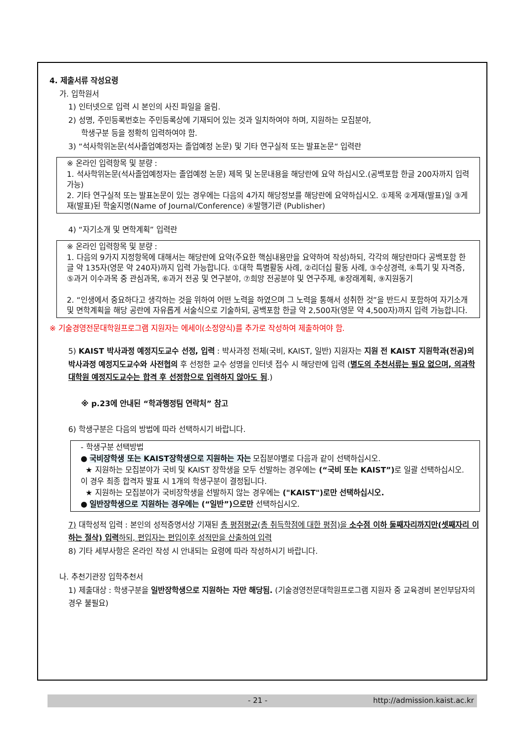4. 제출서류 작성요령
가. 입학원서
1) 인터넷으로 입력 시 본인의 사진 파일을 올림.
2) 성명, 주민등록번호는 주민등록상에 기재되어 있는 것과 일치하여야 하며, 지원하는 모집분야,
학생구분 등을 정확히 입력하여야 함.
3) “석사학위논문(석사졸업예정자는 졸업예정 논문) 및 기타 연구실적 또는 발표논문“ 입력란
※ 온라인 입력항목 및 분량 :
1. 석사학위논문(석사졸업예정자는 졸업예정 논문) 제목 및 논문내용을 해당란에 요약 하십시오.(공백포함 한글 200자까지 입력가능)
2. 기타 연구실적 또는 발표논문이 있는 경우에는 다음의 4가지 해당정보를 해당란에 요약하십시오. ①제목 ②게재(발표)일 ③게재(발표)된 학술지명(Name of Journal/Conference) ④발행기관 (Publisher)
4) “자기소개 및 면학계획” 입력란
※ 온라인 입력항목 및 분량 :
1. 다음의 9가지 지정항목에 대해서는 해당란에 요약(주요한 핵심내용만을 요약하여 작성)하되, 각각의 해당란마다 공백포함 한글 약 135자(영문 약 240자)까지 입력 가능합니다. ①대학 특별활동 사례, ②리더십 활동 사례, ③수상경력, ④특기 및 자격증, ⑤과거 이수과목 중 관심과목, ⑥과거 전공 및 연구분야, ⑦희망 전공분야 및 연구주제, ⑧장래계획, ⑨지원동기
2. “인생에서 중요하다고 생각하는 것을 위하여 어떤 노력을 하였으며 그 노력을 통해서 성취한 것”을 반드시 포함하여 자기소개 및 면학계획을 해당 공란에 자유롭게 서술식으로 기술하되, 공백포함 한글 약 2,500자(영문 약 4,500자)까지 입력 가능합니다.
※ 기술경영전문대학원프로그램 지원자는 에세이(소정양식)를 추가로 작성하여 제출하여야 함.
5) KAIST 박사과정 예정지도교수 선정, 입력 : 박사과정 전체(국비, KAIST, 일반) 지원자는 지원 전 KAIST 지원학과(전공)의 박사과정 예정지도교수와 사전협의 후 선정한 교수 성명을 인터넷 접수 시 해당란에 입력 (별도의 추천서류는 필요 없으며, 의과학대학원 예정지도교수는 합격 후 선정함으로 입력하지 않아도 됨.)
※ p.23에 안내된 “학과행정팀 연락처” 참고
6) 학생구분은 다음의 방법에 따라 선택하시기 바랍니다.
- 학생구분 선택방법
● 국비장학생 또는 KAIST장학생으로 지원하는 자는 모집분야별로 다음과 같이 선택하십시오.
★ 지원하는 모집분야가 국비 및 KAIST 장학생을 모두 선발하는 경우에는 (“국비 또는 KAIST”) 로 일괄 선택하십시오. 이 경우 최종 합격자 발표 시 1개의 학생구분이 결정됩니다.
★ 지원하는 모집분야가 국비장학생을 선발하지 않는 경우에는 ("KAIST")로만 선택하십시오.
● 일반장학생으로 지원하는 경우에는 (“일반”)으로만 선택하십시오.
7) 대학성적 입력 : 본인의 성적증명서상 기재된 총 평점평균(총 취득학점에 대한 평점)을 소수점 이하 둘째자리까지만(셋째자리 이하는 절삭) 입력하되, 편입자는 편입이후 성적만을 산출하여 입력
8) 기타 세부사항은 온라인 작성 시 안내되는 요령에 따라 작성하시기 바랍니다.
나. 추천기관장 입학추천서
1) 제출대상 : 학생구분을 일반장학생으로 지원하는 자만 해당됨. (기술경영전문대학원프로그램 지원자 중 교육경비 본인부담자의 경우 불필요)
- 21 - http://admission.kaist.ac.kr